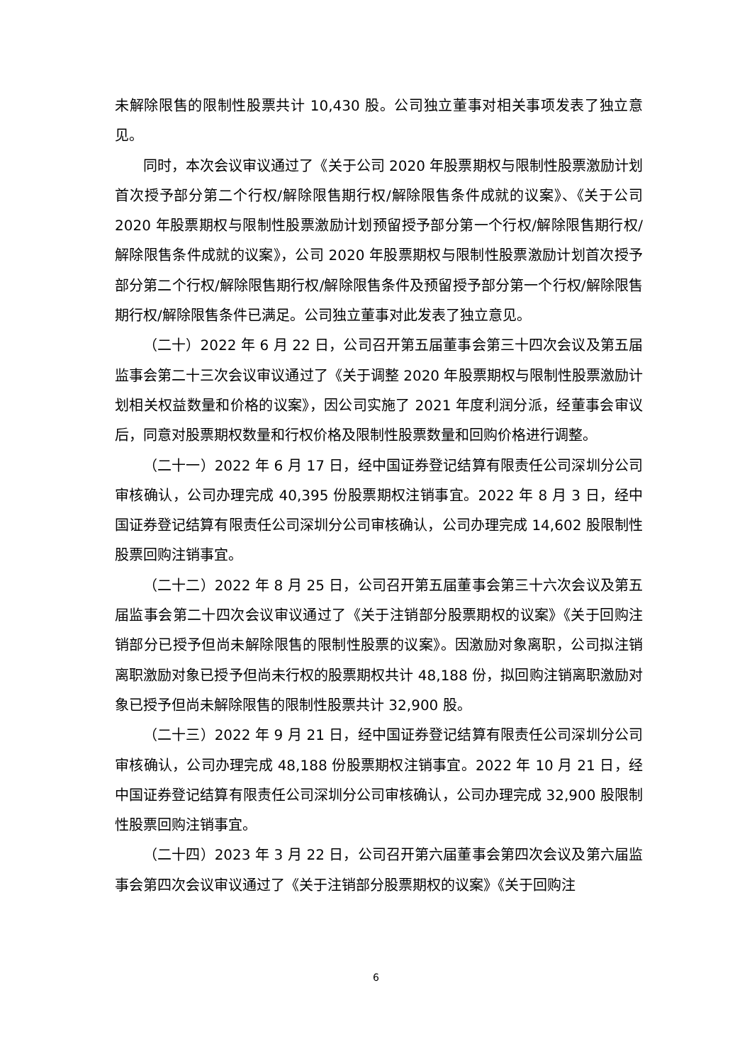未解除限售的限制性股票共计 10,430 股。公司独立董事对相关事项发表了独立意见。
同时，本次会议审议通过了《关于公司 2020 年股票期权与限制性股票激励计划首次授予部分第二个行权/解除限售期行权/解除限售条件成就的议案》、《关于公司 2020 年股票期权与限制性股票激励计划预留授予部分第一个行权/解除限售期行权/解除限售条件成就的议案》，公司 2020 年股票期权与限制性股票激励计划首次授予部分第二个行权/解除限售期行权/解除限售条件及预留授予部分第一个行权/解除限售期行权/解除限售条件已满足。公司独立董事对此发表了独立意见。
（二十）2022 年 6 月 22 日，公司召开第五届董事会第三十四次会议及第五届监事会第二十三次会议审议通过了《关于调整 2020 年股票期权与限制性股票激励计划相关权益数量和价格的议案》，因公司实施了 2021 年度利润分派，经董事会审议后，同意对股票期权数量和行权价格及限制性股票数量和回购价格进行调整。
（二十一）2022 年 6 月 17 日，经中国证券登记结算有限责任公司深圳分公司审核确认，公司办理完成 40,395 份股票期权注销事宜。2022 年 8 月 3 日，经中国证券登记结算有限责任公司深圳分公司审核确认，公司办理完成 14,602 股限制性股票回购注销事宜。
（二十二）2022 年 8 月 25 日，公司召开第五届董事会第三十六次会议及第五届监事会第二十四次会议审议通过了《关于注销部分股票期权的议案》《关于回购注销部分已授予但尚未解除限售的限制性股票的议案》。因激励对象离职，公司拟注销离职激励对象已授予但尚未行权的股票期权共计 48,188 份，拟回购注销离职激励对象已授予但尚未解除限售的限制性股票共计 32,900 股。
（二十三）2022 年 9 月 21 日，经中国证券登记结算有限责任公司深圳分公司审核确认，公司办理完成 48,188 份股票期权注销事宜。2022 年 10 月 21 日，经中国证券登记结算有限责任公司深圳分公司审核确认，公司办理完成 32,900 股限制性股票回购注销事宜。
（二十四）2023 年 3 月 22 日，公司召开第六届董事会第四次会议及第六届监事会第四次会议审议通过了《关于注销部分股票期权的议案》《关于回购注
6